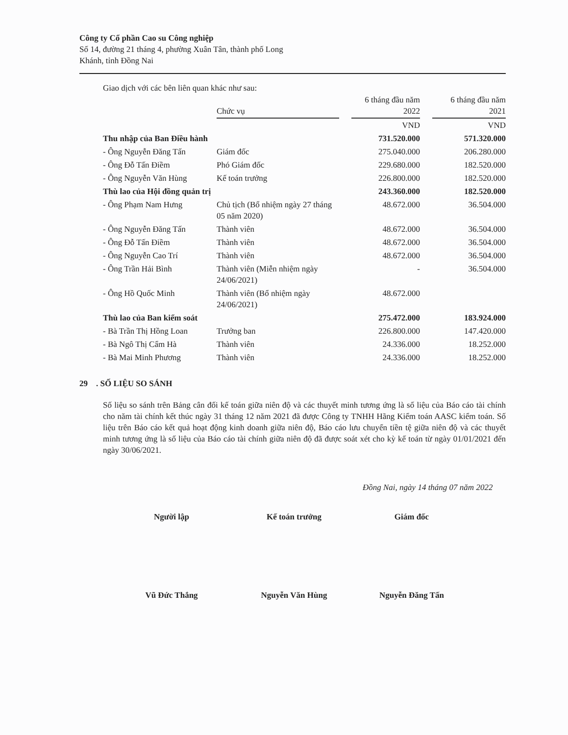Công ty Cổ phần Cao su Công nghiệp
Số 14, đường 21 tháng 4, phường Xuân Tân, thành phố Long
Khánh, tỉnh Đồng Nai
Giao dịch với các bên liên quan khác như sau:
| | Chức vụ | | 6 tháng đầu năm 2022 | | 6 tháng đầu năm 2021 |
| --- | --- | --- | --- | --- | --- |
| | | | VND | | VND |
| Thu nhập của Ban Điều hành | | | 731.520.000 | | 571.320.000 |
| - Ông Nguyễn Đăng Tấn | Giám đốc | | 275.040.000 | | 206.280.000 |
| - Ông Đỗ Tấn Điềm | Phó Giám đốc | | 229.680.000 | | 182.520.000 |
| - Ông Nguyễn Văn Hùng | Kế toán trưởng | | 226.800.000 | | 182.520.000 |
| Thù lao của Hội đồng quản trị | | | 243.360.000 | | 182.520.000 |
| - Ông Phạm Nam Hưng | Chủ tịch (Bổ nhiệm ngày 27 tháng 05 năm 2020) | | 48.672.000 | | 36.504.000 |
| - Ông Nguyễn Đăng Tấn | Thành viên | | 48.672.000 | | 36.504.000 |
| - Ông Đỗ Tấn Điềm | Thành viên | | 48.672.000 | | 36.504.000 |
| - Ông Nguyễn Cao Trí | Thành viên | | 48.672.000 | | 36.504.000 |
| - Ông Trần Hải Bình | Thành viên (Miễn nhiệm ngày 24/06/2021) | | - | | 36.504.000 |
| - Ông Hồ Quốc Minh | Thành viên (Bổ nhiệm ngày 24/06/2021) | | 48.672.000 | | |
| Thù lao của Ban kiểm soát | | | 275.472.000 | | 183.924.000 |
| - Bà Trần Thị Hồng Loan | Trưởng ban | | 226.800.000 | | 147.420.000 |
| - Bà Ngô Thị Cẩm Hà | Thành viên | | 24.336.000 | | 18.252.000 |
| - Bà Mai Minh Phương | Thành viên | | 24.336.000 | | 18.252.000 |
29 . SỐ LIỆU SO SÁNH
Số liệu so sánh trên Bảng cân đối kế toán giữa niên độ và các thuyết minh tương ứng là số liệu của Báo cáo tài chính cho năm tài chính kết thúc ngày 31 tháng 12 năm 2021 đã được Công ty TNHH Hãng Kiểm toán AASC kiểm toán. Số liệu trên Báo cáo kết quả hoạt động kinh doanh giữa niên độ, Báo cáo lưu chuyển tiền tệ giữa niên độ và các thuyết minh tương ứng là số liệu của Báo cáo tài chính giữa niên độ đã được soát xét cho kỳ kế toán từ ngày 01/01/2021 đến ngày 30/06/2021.
Đồng Nai, ngày 14 tháng 07 năm 2022
Người lập
Vũ Đức Thắng
Kế toán trưởng
Nguyễn Văn Hùng
Giám đốc
Nguyễn Đăng Tấn